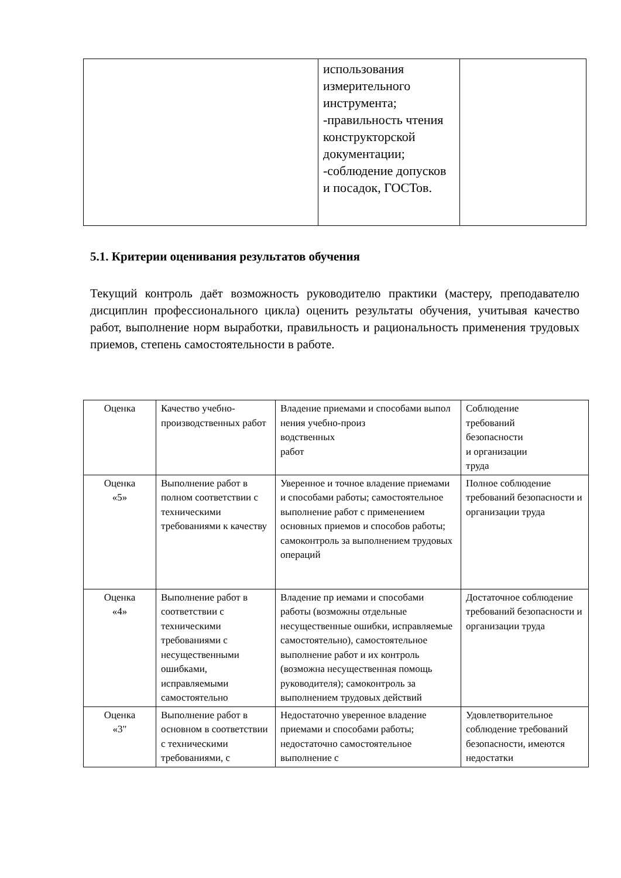| | использования измерительного инструмента; -правильность чтения конструкторской документации; -соблюдение допусков и посадок, ГОСТов. | |
5.1. Критерии оценивания результатов обучения
Текущий контроль даёт возможность руководителю практики (мастеру, преподавателю дисциплин профессионального цикла) оценить результаты обучения, учитывая качество работ, выполнение норм выработки, правильность и рациональность применения трудовых приемов, степень самостоятельности в работе.
| Оценка | Качество учебно-производственных работ | Владение приемами и способами выпол нения учебно-произ водственных работ | Соблюдение требований безопасности и организации труда |
| Оценка «5» | Выполнение работ в полном соответствии с техническими требованиями к качеству | Уверенное и точное владение приемами и способами работы; самостоятельное выполнение работ с применением основных приемов и способов работы; самоконтроль за выполнением трудовых операций | Полное соблюдение требований безопасности и организации труда |
| Оценка «4» | Выполнение работ в соответствии с техническими требованиями с несущественными ошибками, исправляемыми самостоятельно | Владение пр иемами и способами работы (возможны отдельные несущественные ошибки, исправляемые самостоятельно), самостоятельное выполнение работ и их контроль (возможна несущественная помощь руководителя); самоконтроль за выполнением трудовых действий | Достаточное соблюдение требований безопасности и организации труда |
| Оценка «3" | Выполнение работ в основном в соответствии с техническими требованиями, с | Недостаточно уверенное владение приемами и способами работы; недостаточно самостоятельное выполнение с | Удовлетворительное соблюдение требований безопасности, имеются недостатки |